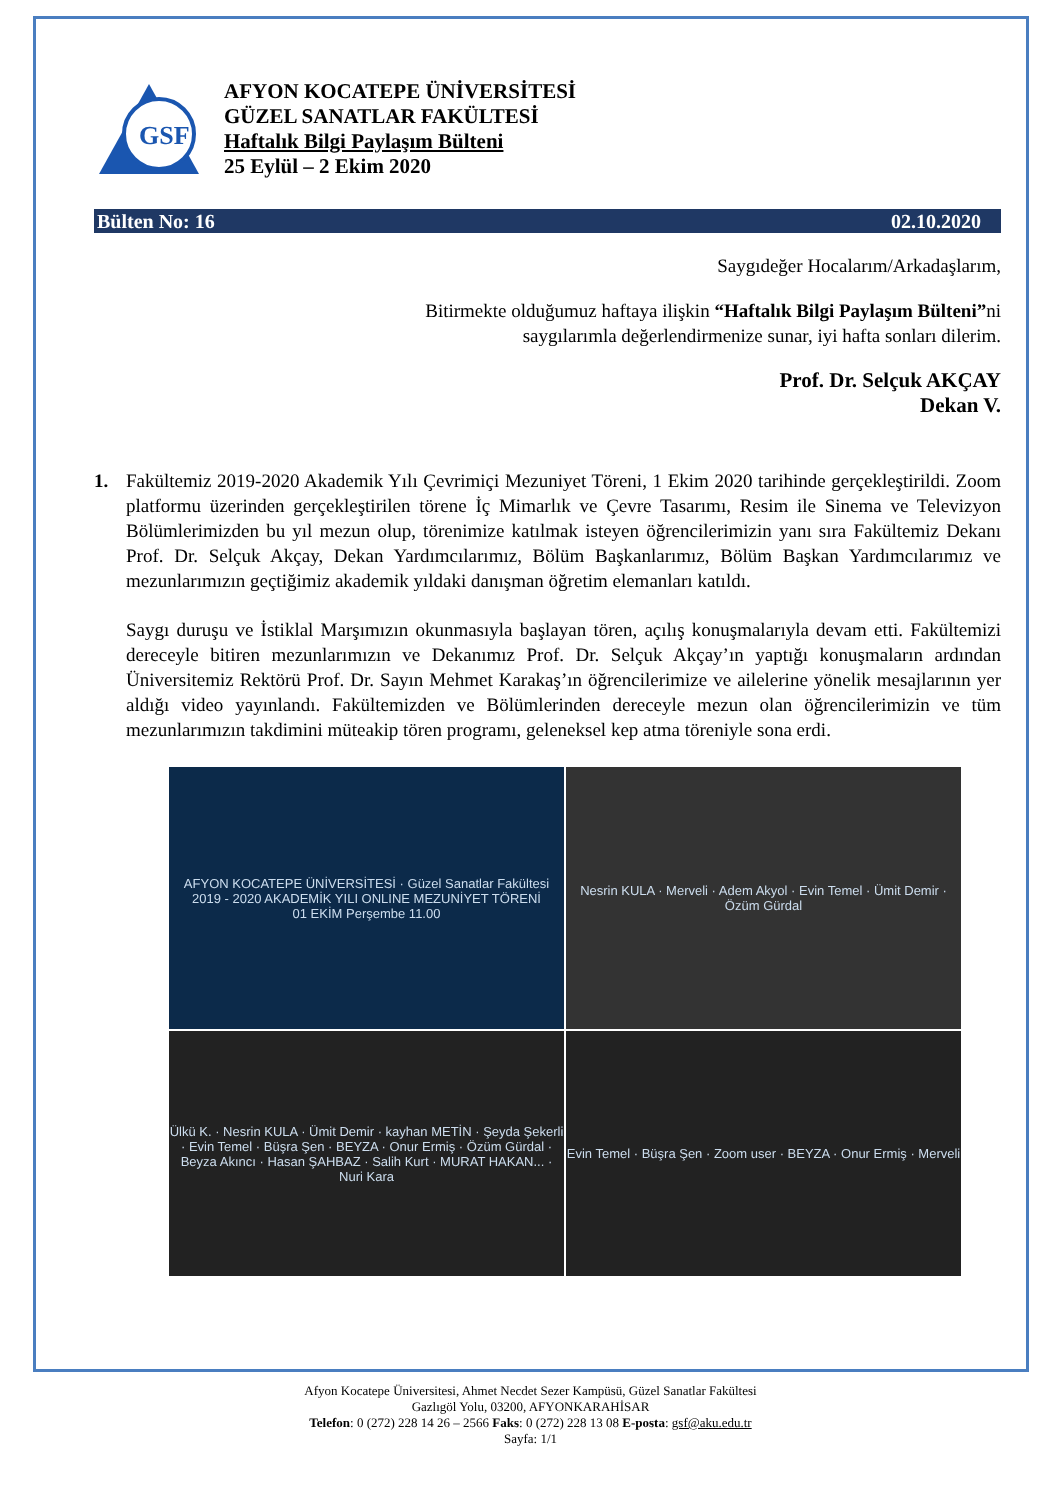GSF
AFYON KOCATEPE ÜNİVERSİTESİ
GÜZEL SANATLAR FAKÜLTESİ
Haftalık Bilgi Paylaşım Bülteni
25 Eylül – 2 Ekim 2020
Bülten No: 16 02.10.2020
Saygıdeğer Hocalarım/Arkadaşlarım,
Bitirmekte olduğumuz haftaya ilişkin “Haftalık Bilgi Paylaşım Bülteni”ni
saygılarımla değerlendirmenize sunar, iyi hafta sonları dilerim.
Prof. Dr. Selçuk AKÇAY
Dekan V.
1. Fakültemiz 2019-2020 Akademik Yılı Çevrimiçi Mezuniyet Töreni, 1 Ekim 2020 tarihinde gerçekleştirildi. Zoom platformu üzerinden gerçekleştirilen törene İç Mimarlık ve Çevre Tasarımı, Resim ile Sinema ve Televizyon Bölümlerimizden bu yıl mezun olup, törenimize katılmak isteyen öğrencilerimizin yanı sıra Fakültemiz Dekanı Prof. Dr. Selçuk Akçay, Dekan Yardımcılarımız, Bölüm Başkanlarımız, Bölüm Başkan Yardımcılarımız ve mezunlarımızın geçtiğimiz akademik yıldaki danışman öğretim elemanları katıldı.
Saygı duruşu ve İstiklal Marşımızın okunmasıyla başlayan tören, açılış konuşmalarıyla devam etti. Fakültemizi dereceyle bitiren mezunlarımızın ve Dekanımız Prof. Dr. Selçuk Akçay’ın yaptığı konuşmaların ardından Üniversitemiz Rektörü Prof. Dr. Sayın Mehmet Karakaş’ın öğrencilerimize ve ailelerine yönelik mesajlarının yer aldığı video yayınlandı. Fakültemizden ve Bölümlerinden dereceyle mezun olan öğrencilerimizin ve tüm mezunlarımızın takdimini müteakip tören programı, geleneksel kep atma töreniyle sona erdi.
AFYON KOCATEPE ÜNİVERSİTESİ · Güzel Sanatlar Fakültesi
2019 - 2020 AKADEMİK YILI ONLINE MEZUNİYET TÖRENİ
01 EKİM Perşembe 11.00
Nesrin KULA · Merveli · Adem Akyol · Evin Temel · Ümit Demir · Özüm Gürdal
Ülkü K. · Nesrin KULA · Ümit Demir · kayhan METİN · Şeyda Şekerli · Evin Temel · Büşra Şen · BEYZA · Onur Ermiş · Özüm Gürdal · Beyza Akıncı · Hasan ŞAHBAZ · Salih Kurt · MURAT HAKAN... · Nuri Kara
Evin Temel · Büşra Şen · Zoom user · BEYZA · Onur Ermiş · Merveli
Afyon Kocatepe Üniversitesi, Ahmet Necdet Sezer Kampüsü, Güzel Sanatlar Fakültesi
Gazlıgöl Yolu, 03200, AFYONKARAHİSAR
Telefon: 0 (272) 228 14 26 – 2566 Faks: 0 (272) 228 13 08 E-posta: gsf@aku.edu.tr
Sayfa: 1/1